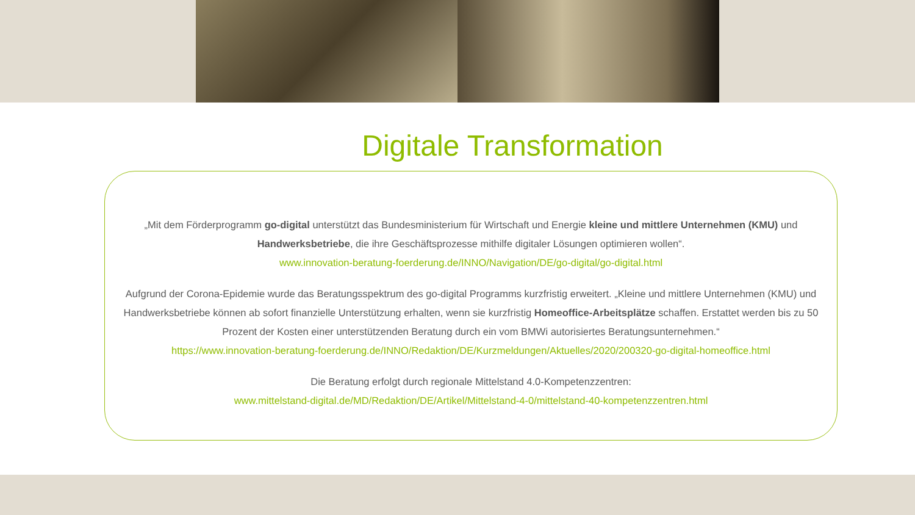Digitale Transformation
„Mit dem Förderprogramm go-digital unterstützt das Bundesministerium für Wirtschaft und Energie kleine und mittlere Unternehmen (KMU) und Handwerksbetriebe, die ihre Geschäftsprozesse mithilfe digitaler Lösungen optimieren wollen“.
www.innovation-beratung-foerderung.de/INNO/Navigation/DE/go-digital/go-digital.html
Aufgrund der Corona-Epidemie wurde das Beratungsspektrum des go-digital Programms kurzfristig erweitert. „Kleine und mittlere Unternehmen (KMU) und Handwerksbetriebe können ab sofort finanzielle Unterstützung erhalten, wenn sie kurzfristig Homeoffice-Arbeitsplätze schaffen. Erstattet werden bis zu 50 Prozent der Kosten einer unterstützenden Beratung durch ein vom BMWi autorisiertes Beratungsunternehmen.“
https://www.innovation-beratung-foerderung.de/INNO/Redaktion/DE/Kurzmeldungen/Aktuelles/2020/200320-go-digital-homeoffice.html
Die Beratung erfolgt durch regionale Mittelstand 4.0-Kompetenzzentren:
www.mittelstand-digital.de/MD/Redaktion/DE/Artikel/Mittelstand-4-0/mittelstand-40-kompetenzzentren.html